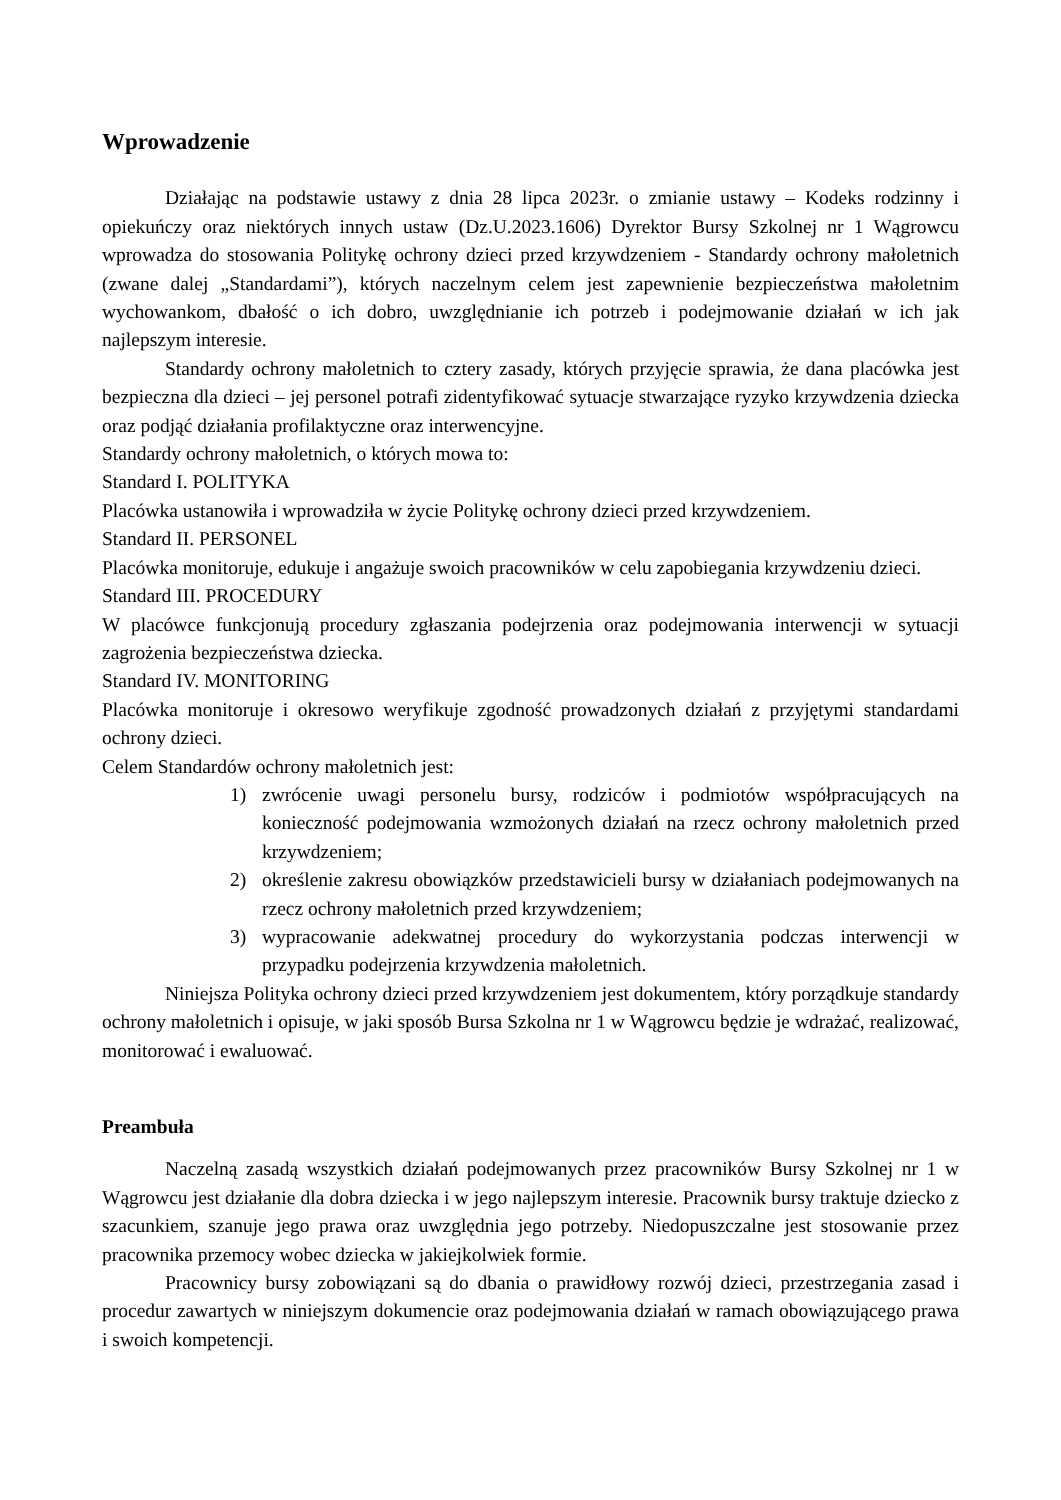Wprowadzenie
Działając na podstawie ustawy z dnia 28 lipca 2023r. o zmianie ustawy – Kodeks rodzinny i opiekuńczy oraz niektórych innych ustaw (Dz.U.2023.1606) Dyrektor Bursy Szkolnej nr 1 Wągrowcu wprowadza do stosowania Politykę ochrony dzieci przed krzywdzeniem - Standardy ochrony małoletnich (zwane dalej „Standardami”), których naczelnym celem jest zapewnienie bezpieczeństwa małoletnim wychowankom, dbałość o ich dobro, uwzględnianie ich potrzeb i podejmowanie działań w ich jak najlepszym interesie.
Standardy ochrony małoletnich to cztery zasady, których przyjęcie sprawia, że dana placówka jest bezpieczna dla dzieci – jej personel potrafi zidentyfikować sytuacje stwarzające ryzyko krzywdzenia dziecka oraz podjąć działania profilaktyczne oraz interwencyjne.
Standardy ochrony małoletnich, o których mowa to:
Standard I. POLITYKA
Placówka ustanowiła i wprowadziła w życie Politykę ochrony dzieci przed krzywdzeniem.
Standard II. PERSONEL
Placówka monitoruje, edukuje i angażuje swoich pracowników w celu zapobiegania krzywdzeniu dzieci.
Standard III. PROCEDURY
W placówce funkcjonują procedury zgłaszania podejrzenia oraz podejmowania interwencji w sytuacji zagrożenia bezpieczeństwa dziecka.
Standard IV. MONITORING
Placówka monitoruje i okresowo weryfikuje zgodność prowadzonych działań z przyjętymi standardami ochrony dzieci.
Celem Standardów ochrony małoletnich jest:
1) zwrócenie uwagi personelu bursy, rodziców i podmiotów współpracujących na konieczność podejmowania wzmożonych działań na rzecz ochrony małoletnich przed krzywdzeniem;
2) określenie zakresu obowiązków przedstawicieli bursy w działaniach podejmowanych na rzecz ochrony małoletnich przed krzywdzeniem;
3) wypracowanie adekwatnej procedury do wykorzystania podczas interwencji w przypadku podejrzenia krzywdzenia małoletnich.
Niniejsza Polityka ochrony dzieci przed krzywdzeniem jest dokumentem, który porządkuje standardy ochrony małoletnich i opisuje, w jaki sposób Bursa Szkolna nr 1 w Wągrowcu będzie je wdrażać, realizować, monitorować i ewaluować.
Preambuła
Naczelną zasadą wszystkich działań podejmowanych przez pracowników Bursy Szkolnej nr 1 w Wągrowcu jest działanie dla dobra dziecka i w jego najlepszym interesie. Pracownik bursy traktuje dziecko z szacunkiem, szanuje jego prawa oraz uwzględnia jego potrzeby. Niedopuszczalne jest stosowanie przez pracownika przemocy wobec dziecka w jakiejkolwiek formie.
Pracownicy bursy zobowiązani są do dbania o prawidłowy rozwój dzieci, przestrzegania zasad i procedur zawartych w niniejszym dokumencie oraz podejmowania działań w ramach obowiązującego prawa i swoich kompetencji.